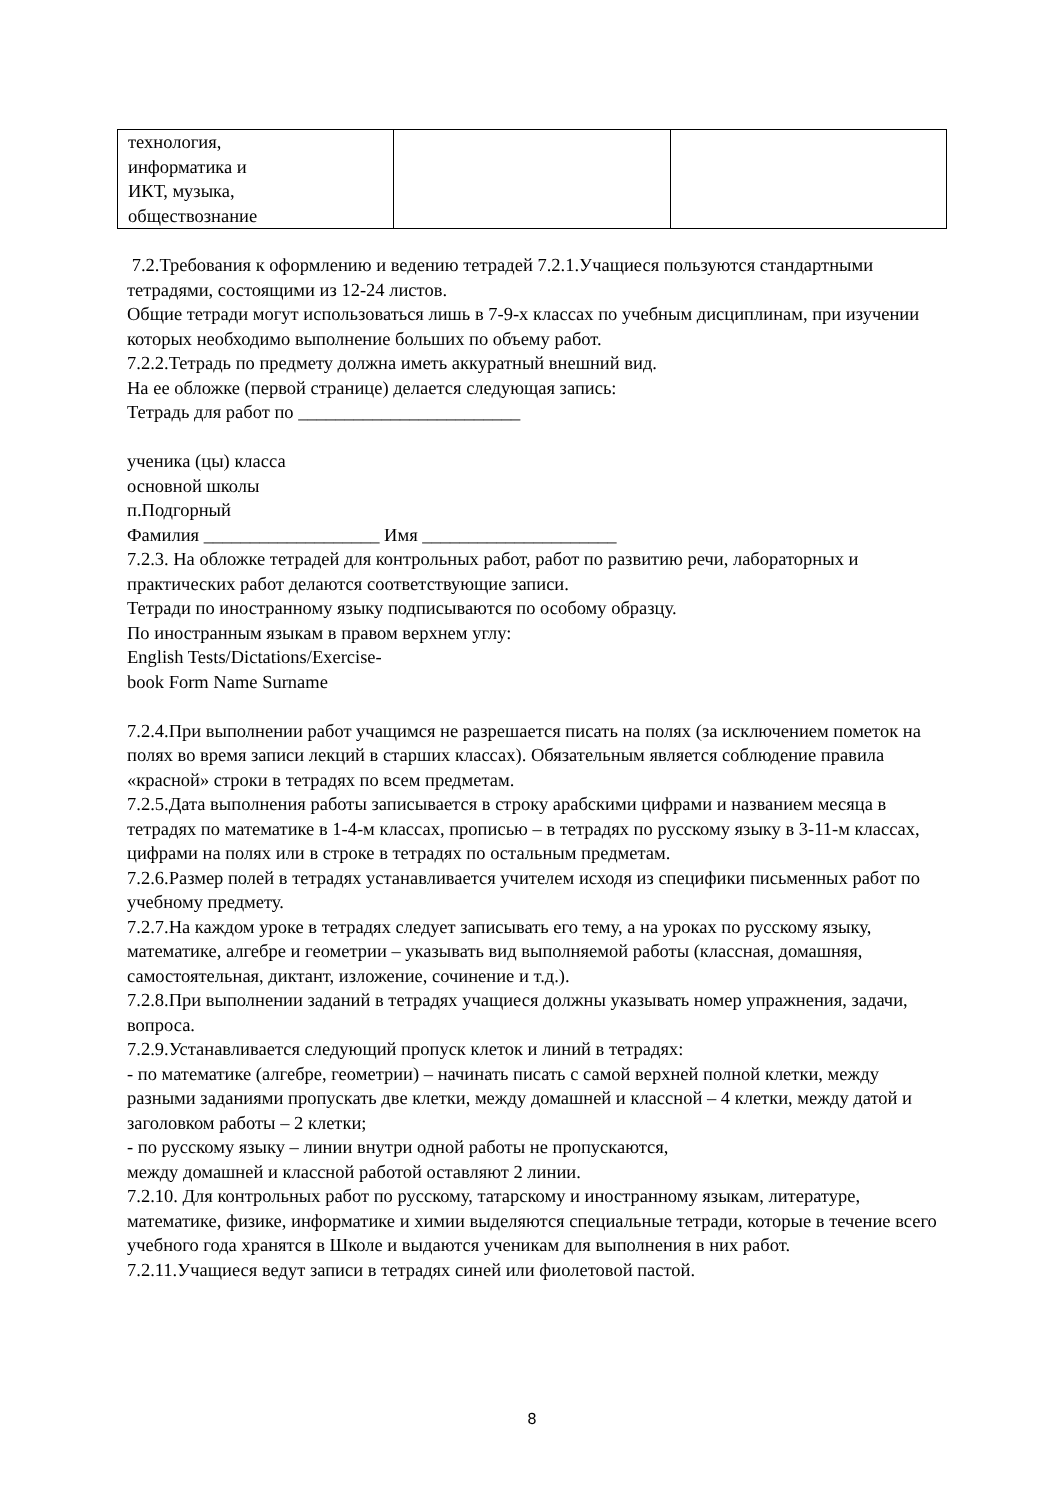| технология, информатика и ИКТ, музыка, обществознание | | |
7.2.Требования к оформлению и ведению тетрадей 7.2.1.Учащиеся пользуются стандартными тетрадями, состоящими из 12-24 листов.
Общие тетради могут использоваться лишь в 7-9-х классах по учебным дисциплинам, при изучении которых необходимо выполнение больших по объему работ.
7.2.2.Тетрадь по предмету должна иметь аккуратный внешний вид.
На ее обложке (первой странице) делается следующая запись:
Тетрадь для работ по ________________________
ученика (цы) класса
основной школы
п.Подгорный
Фамилия ___________________ Имя _____________________
7.2.3. На обложке тетрадей для контрольных работ, работ по развитию речи, лабораторных и практических работ делаются соответствующие записи.
Тетради по иностранному языку подписываются по особому образцу.
По иностранным языкам в правом верхнем углу:
English Tests/Dictations/Exercise-
book Form Name Surname
7.2.4.При выполнении работ учащимся не разрешается писать на полях (за исключением пометок на полях во время записи лекций в старших классах). Обязательным является соблюдение правила «красной» строки в тетрадях по всем предметам.
7.2.5.Дата выполнения работы записывается в строку арабскими цифрами и названием месяца в тетрадях по математике в 1-4-м классах, прописью – в тетрадях по русскому языку в 3-11-м классах, цифрами на полях или в строке в тетрадях по остальным предметам.
7.2.6.Размер полей в тетрадях устанавливается учителем исходя из специфики письменных работ по учебному предмету.
7.2.7.На каждом уроке в тетрадях следует записывать его тему, а на уроках по русскому языку, математике, алгебре и геометрии – указывать вид выполняемой работы (классная, домашняя, самостоятельная, диктант, изложение, сочинение и т.д.).
7.2.8.При выполнении заданий в тетрадях учащиеся должны указывать номер упражнения, задачи, вопроса.
7.2.9.Устанавливается следующий пропуск клеток и линий в тетрадях:
- по математике (алгебре, геометрии) – начинать писать с самой верхней полной клетки, между разными заданиями пропускать две клетки, между домашней и классной – 4 клетки, между датой и заголовком работы – 2 клетки;
- по русскому языку – линии внутри одной работы не пропускаются,
между домашней и классной работой оставляют 2 линии.
7.2.10. Для контрольных работ по русскому, татарскому и иностранному языкам, литературе, математике, физике, информатике и химии выделяются специальные тетради, которые в течение всего учебного года хранятся в Школе и выдаются ученикам для выполнения в них работ.
7.2.11.Учащиеся ведут записи в тетрадях синей или фиолетовой пастой.
8